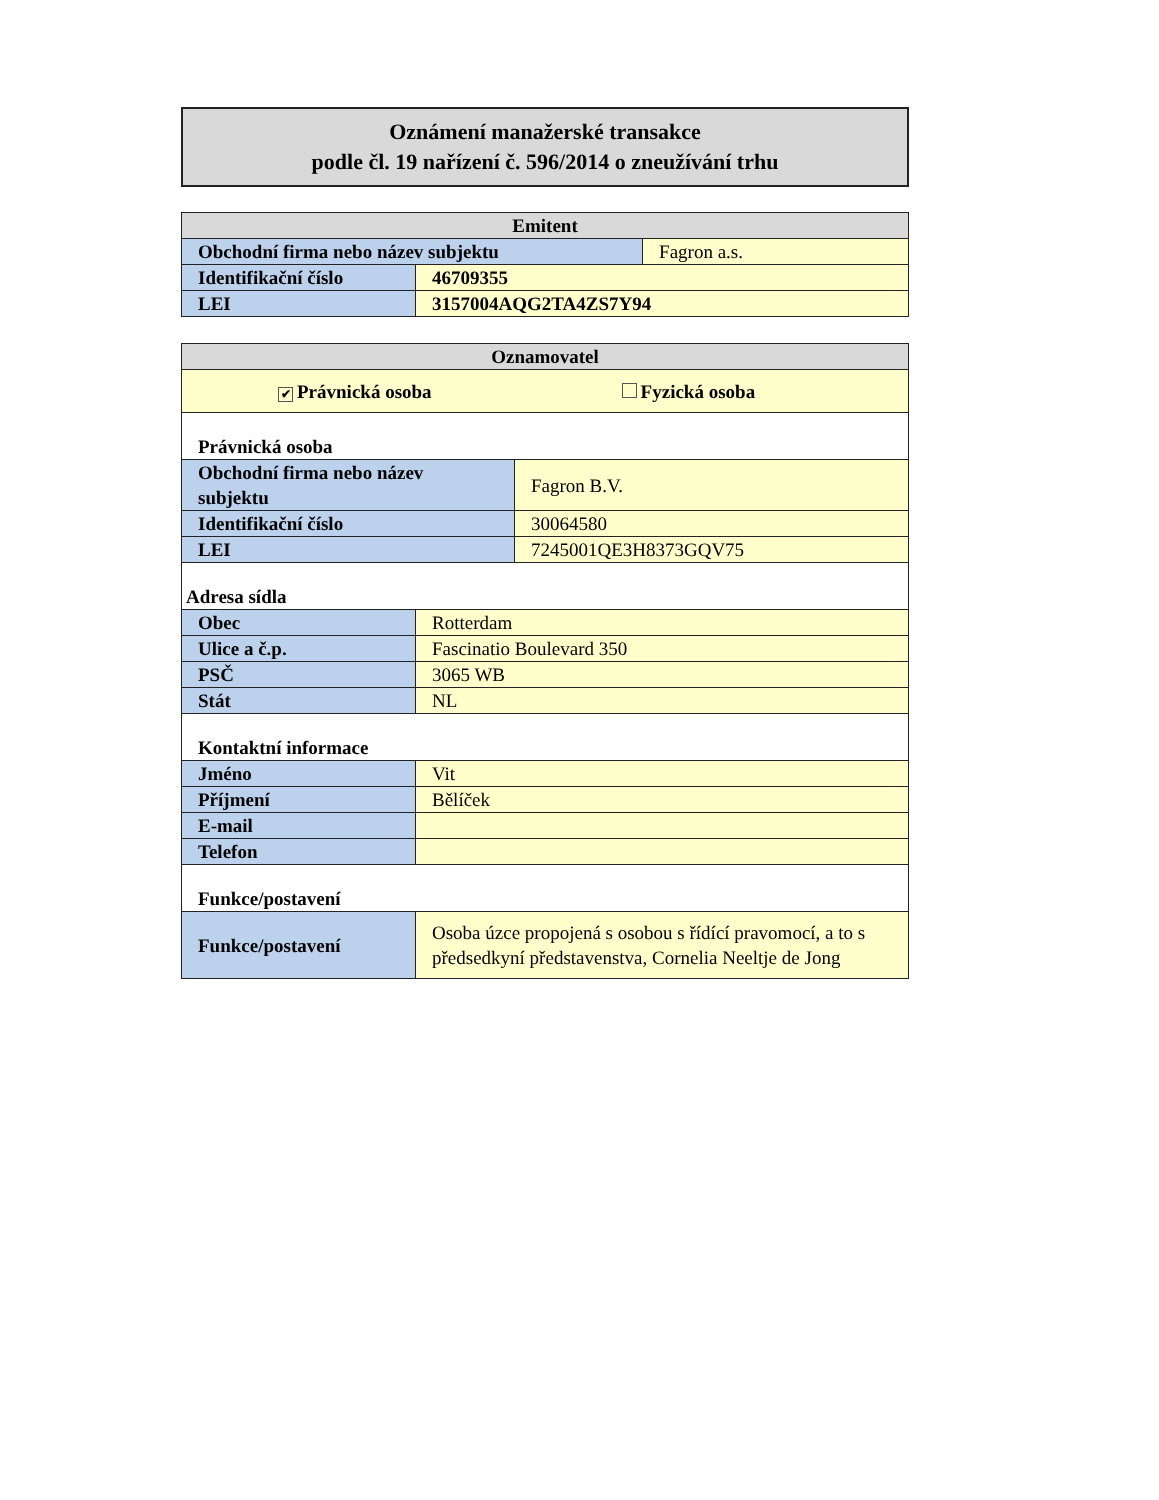Oznámení manažerské transakce
podle čl. 19 nařízení č. 596/2014 o zneužívání trhu
| Emitent | | |
| --- | --- | --- |
| Obchodní firma nebo název subjektu | | Fagron a.s. |
| Identifikační číslo | 46709355 | |
| LEI | 3157004AQG2TA4ZS7Y94 | |
| Oznamovatel | | |
| --- | --- | --- |
| ✔ Právnická osoba Fyzická osoba | | |
| Právnická osoba | | |
| Obchodní firma nebo název subjektu | | Fagron B.V. |
| Identifikační číslo | | 30064580 |
| LEI | | 7245001QE3H8373GQV75 |
| Adresa sídla | | |
| Obec | Rotterdam | |
| Ulice a č.p. | Fascinatio Boulevard 350 | |
| PSČ | 3065 WB | |
| Stát | NL | |
| Kontaktní informace | | |
| Jméno | Vit | |
| Příjmení | Bělíček | |
| E-mail | | |
| Telefon | | |
| Funkce/postavení | | |
| Funkce/postavení | Osoba úzce propojená s osobou s řídící pravomocí, a to s předsedkyní představenstva, Cornelia Neeltje de Jong | |